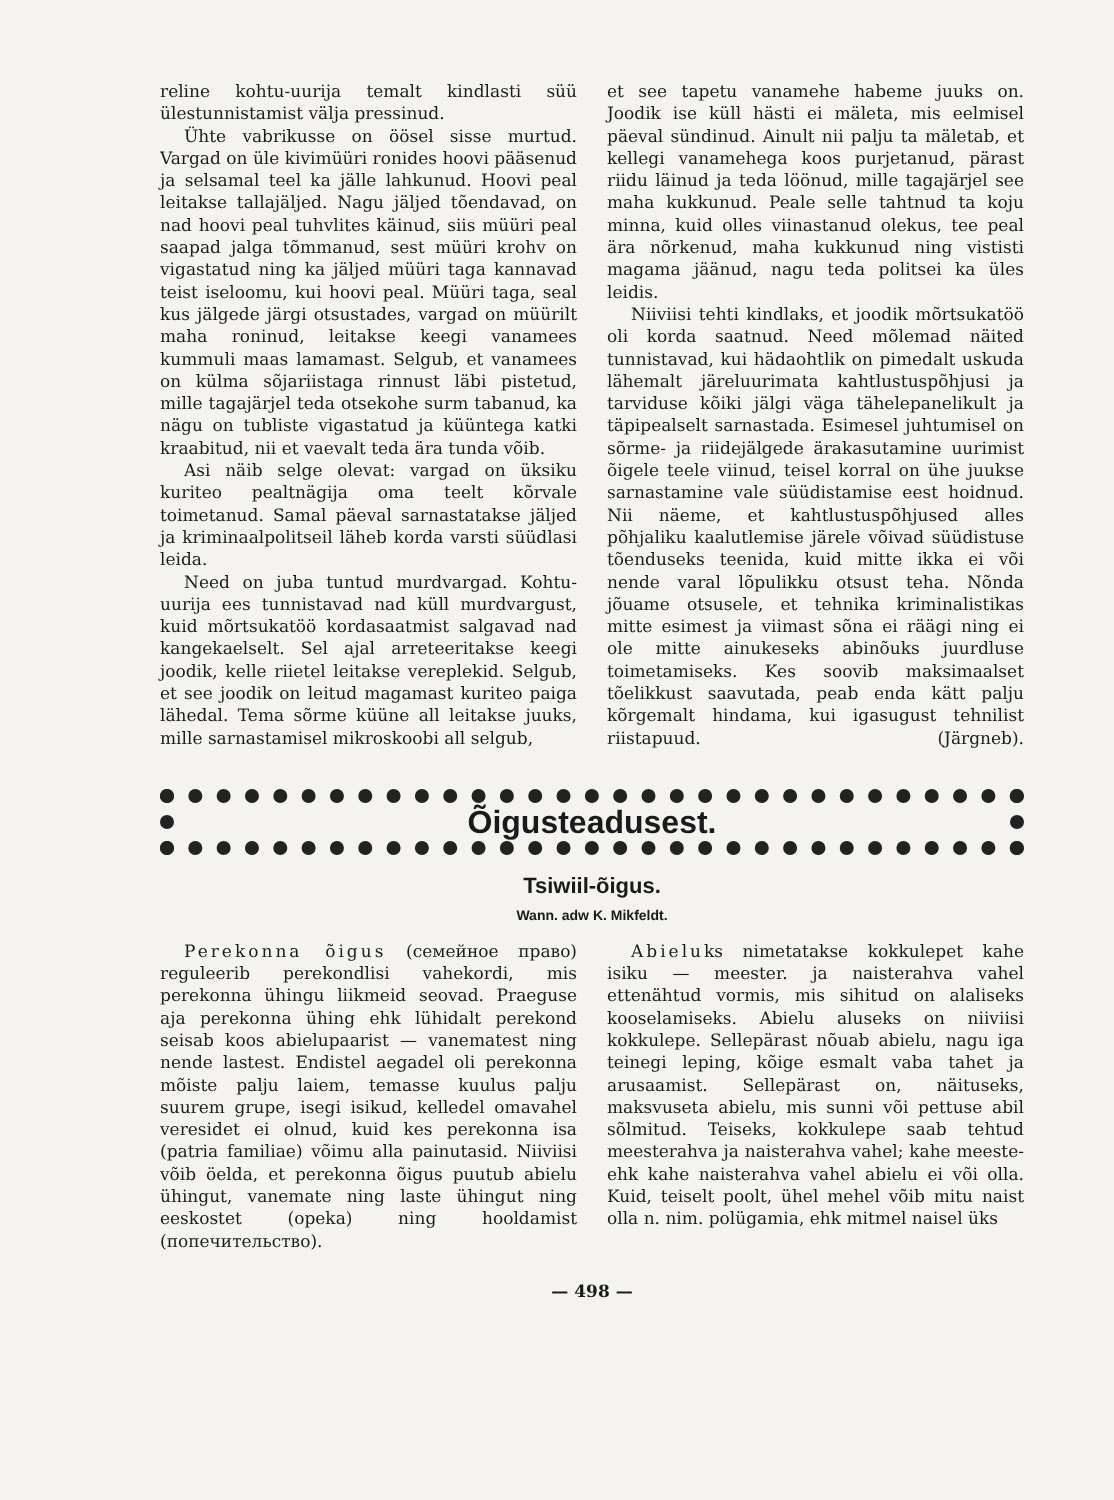reline kohtu-uurija temalt kindlasti süü ülestunnistamist välja pressinud.
Ühte vabrikusse on öösel sisse murtud. Vargad on üle kivimüüri ronides hoovi pääsenud ja selsamal teel ka jälle lahkunud. Hoovi peal leitakse tallajäljed. Nagu jäljed tõendavad, on nad hoovi peal tuhvlites käinud, siis müüri peal saapad jalga tõmmanud, sest müüri krohv on vigastatud ning ka jäljed müüri taga kannavad teist iseloomu, kui hoovi peal. Müüri taga, seal kus jälgede järgi otsustades, vargad on müürilt maha roninud, leitakse keegi vanamees kummuli maas lamamast. Selgub, et vanamees on külma sõjariistaga rinnust läbi pistetud, mille tagajärjel teda otsekohe surm tabanud, ka nägu on tubliste vigastatud ja küüntega katki kraabitud, nii et vaevalt teda ära tunda võib.
Asi näib selge olevat: vargad on üksiku kuriteo pealtnägija oma teelt kõrvale toimetanud. Samal päeval sarnastatakse jäljed ja kriminaalpolitseil läheb korda varsti süüdlasi leida.
Need on juba tuntud murdvargad. Kohtu-uurija ees tunnistavad nad küll murdvargust, kuid mõrtsukatöö kordasaatmist salgavad nad kangekaelselt. Sel ajal arreteeritakse keegi joodik, kelle riietel leitakse vereplekid. Selgub, et see joodik on leitud magamast kuriteo paiga lähedal. Tema sõrme küüne all leitakse juuks, mille sarnastamisel mikroskoobi all selgub,
et see tapetu vanamehe habeme juuks on. Joodik ise küll hästi ei mäleta, mis eelmisel päeval sündinud. Ainult nii palju ta mäletab, et kellegi vanamehega koos purjetanud, pärast riidu läinud ja teda löönud, mille tagajärjel see maha kukkunud. Peale selle tahtnud ta koju minna, kuid olles viinastanud olekus, tee peal ära nõrkenud, maha kukkunud ning vististi magama jäänud, nagu teda politsei ka üles leidis.
Niiviisi tehti kindlaks, et joodik mõrtsukatöö oli korda saatnud. Need mõlemad näited tunnistavad, kui hädaohtlik on pimedalt uskuda lähemalt järeluurimata kahtlustuspõhjusi ja tarviduse kõiki jälgi väga tähelepanelikult ja täpipealselt sarnastada. Esimesel juhtumisel on sõrme- ja riidejälgede ärakasutamine uurimist õigele teele viinud, teisel korral on ühe juukse sarnastamine vale süüdistamise eest hoidnud. Nii näeme, et kahtlustuspõhjused alles põhjaliku kaalutlemise järele võivad süüdistuse tõenduseks teenida, kuid mitte ikka ei või nende varal lõpulikku otsust teha. Nõnda jõuame otsusele, et tehnika kriminalistikas mitte esimest ja viimast sõna ei räägi ning ei ole mitte ainukeseks abinõuks juurdluse toimetamiseks. Kes soovib maksimaalset tõelikkust saavutada, peab enda kätt palju kõrgemalt hindama, kui igasugust tehnilist riistapuud. (Järgneb).
Õigusteadusest.
Tsiwiil-õigus.
Wann. adw K. Mikfeldt.
Perekonna õigus (семейное право) reguleerib perekondlisi vahekordi, mis perekonna ühingu liikmeid seovad. Praeguse aja perekonna ühing ehk lühidalt perekond seisab koos abielupaarist — vanematest ning nende lastest. Endistel aegadel oli perekonna mõiste palju laiem, temasse kuulus palju suurem grupe, isegi isikud, kelledel omavahel veresidet ei olnud, kuid kes perekonna isa (patria familiae) võimu alla painutasid. Niiviisi võib öelda, et perekonna õigus puutub abielu ühingut, vanemate ning laste ühingut ning eeskostet (opeka) ning hooldamist (попечительство).
Abieluks nimetatakse kokkulepet kahe isiku — meester. ja naisterahva vahel ettenähtud vormis, mis sihitud on alaliseks kooselamiseks. Abielu aluseks on niiviisi kokkulepe. Sellepärast nõuab abielu, nagu iga teinegi leping, kõige esmalt vaba tahet ja arusaamist. Sellepärast on, näituseks, maksvuseta abielu, mis sunni või pettuse abil sõlmitud. Teiseks, kokkulepe saab tehtud meesterahva ja naisterahva vahel; kahe meeste- ehk kahe naisterahva vahel abielu ei või olla. Kuid, teiselt poolt, ühel mehel võib mitu naist olla n. nim. polügamia, ehk mitmel naisel üks
— 498 —